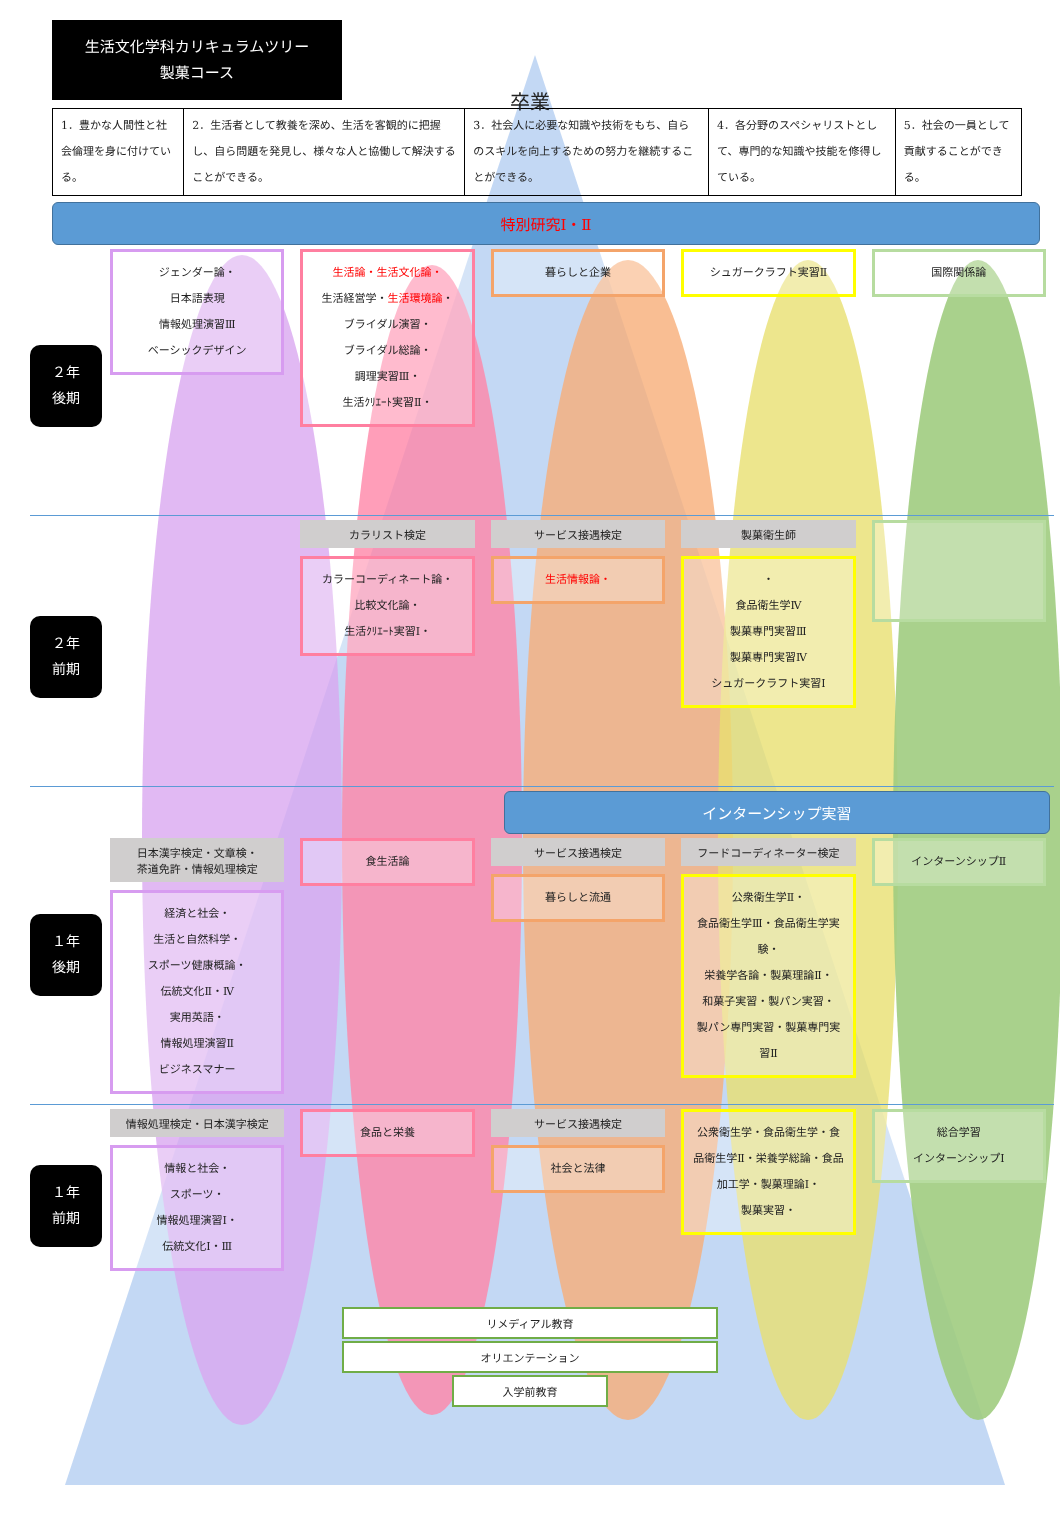生活文化学科カリキュラムツリー
製菓コース
卒業
| 1．豊かな人間性と社会倫理を身に付けている。 | 2．生活者として教養を深め、生活を客観的に把握し、自ら問題を発見し、様々な人と協働して解決することができる。 | 3．社会人に必要な知識や技術をもち、自らのスキルを向上するための努力を継続することができる。 | 4．各分野のスペシャリストとして、専門的な知識や技能を修得している。 | 5．社会の一員として貢献することができる。 |
特別研究Ⅰ・Ⅱ
２年
後期
ジェンダー論・
日本語表現
情報処理演習Ⅲ
ベーシックデザイン
生活論・生活文化論・
生活経営学・生活環境論・
ブライダル演習・
ブライダル総論・
調理実習Ⅲ・
生活ｸﾘｴｰﾄ実習Ⅱ・
暮らしと企業 シュガークラフト実習Ⅱ 国際関係論
２年
前期
カラリスト検定
カラーコーディネート論・
比較文化論・
生活ｸﾘｴｰﾄ実習Ⅰ・
サービス接遇検定
生活情報論・
製菓衛生師
・
食品衛生学Ⅳ
製菓専門実習Ⅲ
製菓専門実習Ⅳ
シュガークラフト実習Ⅰ
インターンシップ実習
１年
後期
日本漢字検定・文章検・
茶道免許・情報処理検定
経済と社会・
生活と自然科学・
スポーツ健康概論・
伝統文化Ⅱ・Ⅳ
実用英語・
情報処理演習Ⅱ
ビジネスマナー
食生活論
サービス接遇検定
暮らしと流通
フードコーディネーター検定
公衆衛生学Ⅱ・
食品衛生学Ⅲ・食品衛生学実験・
栄養学各論・製菓理論Ⅱ・
和菓子実習・製パン実習・
製パン専門実習・製菓専門実習Ⅱ
インターンシップⅡ
１年
前期
情報処理検定・日本漢字検定
情報と社会・
スポーツ・
情報処理演習Ⅰ・
伝統文化Ⅰ・Ⅲ
食品と栄養
サービス接遇検定
社会と法律
公衆衛生学・食品衛生学・食品衛生学Ⅱ・栄養学総論・食品加工学・製菓理論Ⅰ・
製菓実習・
総合学習
インターンシップⅠ
リメディアル教育
オリエンテーション
入学前教育